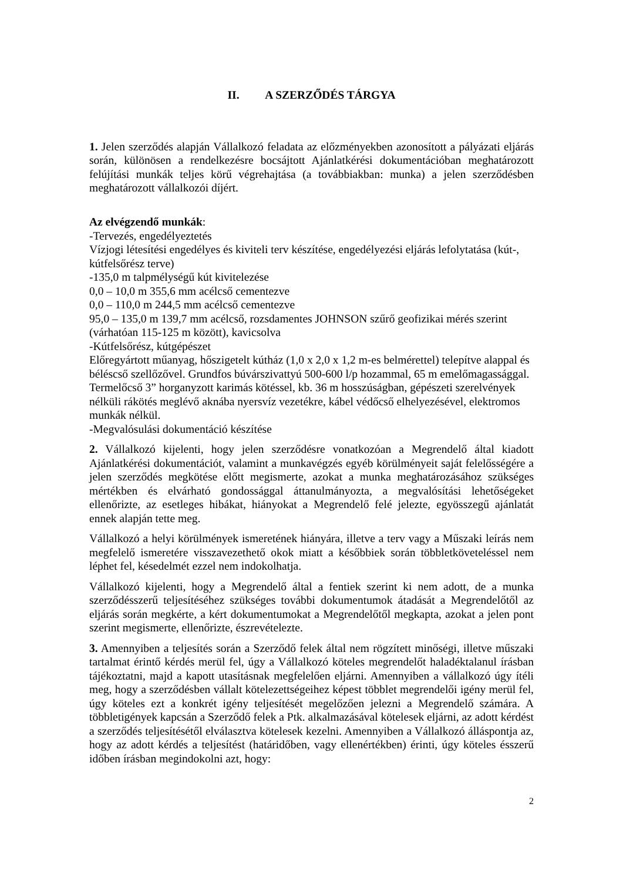II. A SZERZŐDÉS TÁRGYA
1. Jelen szerződés alapján Vállalkozó feladata az előzményekben azonosított a pályázati eljárás során, különösen a rendelkezésre bocsájtott Ajánlatkérési dokumentációban meghatározott felújítási munkák teljes körű végrehajtása (a továbbiakban: munka) a jelen szerződésben meghatározott vállalkozói díjért.
Az elvégzendő munkák:
-Tervezés, engedélyeztetés
Vízjogi létesítési engedélyes és kiviteli terv készítése, engedélyezési eljárás lefolytatása (kút-, kútfelsőrész terve)
-135,0 m talpmélységű kút kivitelezése
0,0 – 10,0 m 355,6 mm acélcső cementezve
0,0 – 110,0 m 244,5 mm acélcső cementezve
95,0 – 135,0 m 139,7 mm acélcső, rozsdamentes JOHNSON szűrő geofizikai mérés szerint (várhatóan 115-125 m között), kavicsolva
-Kútfelsőrész, kútgépészet
Előregyártott műanyag, hőszigetelt kútház (1,0 x 2,0 x 1,2 m-es belmérettel) telepítve alappal és béléscső szellőzővel. Grundfos búvárszivattyú 500-600 l/p hozammal, 65 m emelőmagassággal. Termelőcső 3” horganyzott karimás kötéssel, kb. 36 m hosszúságban, gépészeti szerelvények nélküli rákötés meglévő aknába nyersvíz vezetékre, kábel védőcső elhelyezésével, elektromos munkák nélkül.
-Megvalósulási dokumentáció készítése
2. Vállalkozó kijelenti, hogy jelen szerződésre vonatkozóan a Megrendelő által kiadott Ajánlatkérési dokumentációt, valamint a munkavégzés egyéb körülményeit saját felelősségére a jelen szerződés megkötése előtt megismerte, azokat a munka meghatározásához szükséges mértékben és elvárható gondossággal áttanulmányozta, a megvalósítási lehetőségeket ellenőrizte, az esetleges hibákat, hiányokat a Megrendelő felé jelezte, egyösszegű ajánlatát ennek alapján tette meg.
Vállalkozó a helyi körülmények ismeretének hiányára, illetve a terv vagy a Műszaki leírás nem megfelelő ismeretére visszavezethető okok miatt a későbbiek során többletköveteléssel nem léphet fel, késedelmét ezzel nem indokolhatja.
Vállalkozó kijelenti, hogy a Megrendelő által a fentiek szerint ki nem adott, de a munka szerződésszerű teljesítéséhez szükséges további dokumentumok átadását a Megrendelőtől az eljárás során megkérte, a kért dokumentumokat a Megrendelőtől megkapta, azokat a jelen pont szerint megismerte, ellenőrizte, észrevételezte.
3. Amennyiben a teljesítés során a Szerződő felek által nem rögzített minőségi, illetve műszaki tartalmat érintő kérdés merül fel, úgy a Vállalkozó köteles megrendelőt haladéktalanul írásban tájékoztatni, majd a kapott utasításnak megfelelően eljárni. Amennyiben a vállalkozó úgy ítéli meg, hogy a szerződésben vállalt kötelezettségeihez képest többlet megrendelői igény merül fel, úgy köteles ezt a konkrét igény teljesítését megelőzően jelezni a Megrendelő számára. A többletigények kapcsán a Szerződő felek a Ptk. alkalmazásával kötelesek eljárni, az adott kérdést a szerződés teljesítésétől elválasztva kötelesek kezelni. Amennyiben a Vállalkozó álláspontja az, hogy az adott kérdés a teljesítést (határidőben, vagy ellenértékben) érinti, úgy köteles ésszerű időben írásban megindokolni azt, hogy:
2